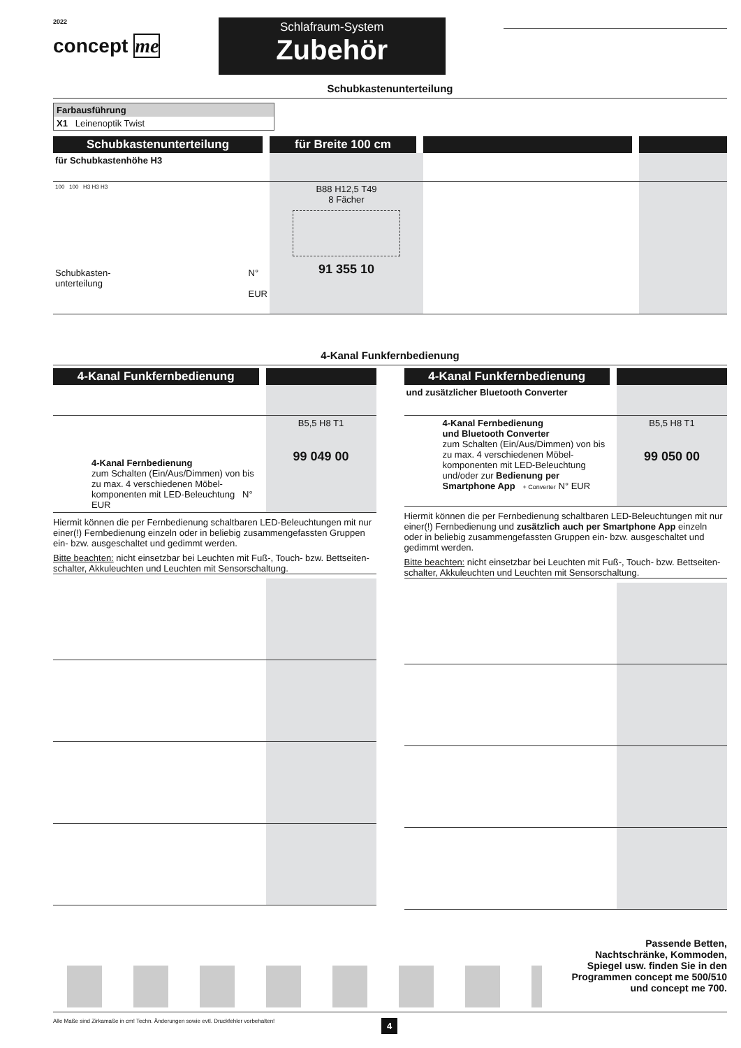2022
concept me
Schlafraum-System
Zubehör
Schubkastenunterteilung
Farbausführung
X1 Leinenoptik Twist
| Schubkastenunterteilung | für Breite 100 cm | | |
| für Schubkastenhöhe H3 | | | |
| 100 100 H3 H3 H3 Schubkasten- unterteilung N° EUR | B88 H12,5 T49 8 Fächer 91 355 10 | | |
4-Kanal Funkfernbedienung
| 4-Kanal Funkfernbedienung | |
| 4-Kanal Fernbedienung zum Schalten (Ein/Aus/Dimmen) von bis zu max. 4 verschiedenen Möbel-komponenten mit LED-Beleuchtung N° EUR | B5,5 H8 T1 99 049 00 |
Hiermit können die per Fernbedienung schaltbaren LED-Beleuchtungen mit nur einer(!) Fernbedienung einzeln oder in beliebig zusammengefassten Gruppen ein- bzw. ausgeschaltet und gedimmt werden.
Bitte beachten: nicht einsetzbar bei Leuchten mit Fuß-, Touch- bzw. Bettseiten-schalter, Akkuleuchten und Leuchten mit Sensorschaltung.
| 4-Kanal Funkfernbedienung | |
| und zusätzlicher Bluetooth Converter | |
| 4-Kanal Fernbedienung und Bluetooth Converter zum Schalten (Ein/Aus/Dimmen) von bis zu max. 4 verschiedenen Möbel-komponenten mit LED-Beleuchtung und/oder zur Bedienung per Smartphone App + Converter N° EUR | B5,5 H8 T1 99 050 00 |
Hiermit können die per Fernbedienung schaltbaren LED-Beleuchtungen mit nur einer(!) Fernbedienung und zusätzlich auch per Smartphone App einzeln oder in beliebig zusammengefassten Gruppen ein- bzw. ausgeschaltet und gedimmt werden.
Bitte beachten: nicht einsetzbar bei Leuchten mit Fuß-, Touch- bzw. Bettseiten-schalter, Akkuleuchten und Leuchten mit Sensorschaltung.
Passende Betten,
Nachtschränke, Kommoden,
Spiegel usw. finden Sie in den
Programmen concept me 500/510
und concept me 700.
Alle Maße sind Zirkamaße in cm! Techn. Änderungen sowie evtl. Druckfehler vorbehalten! 4